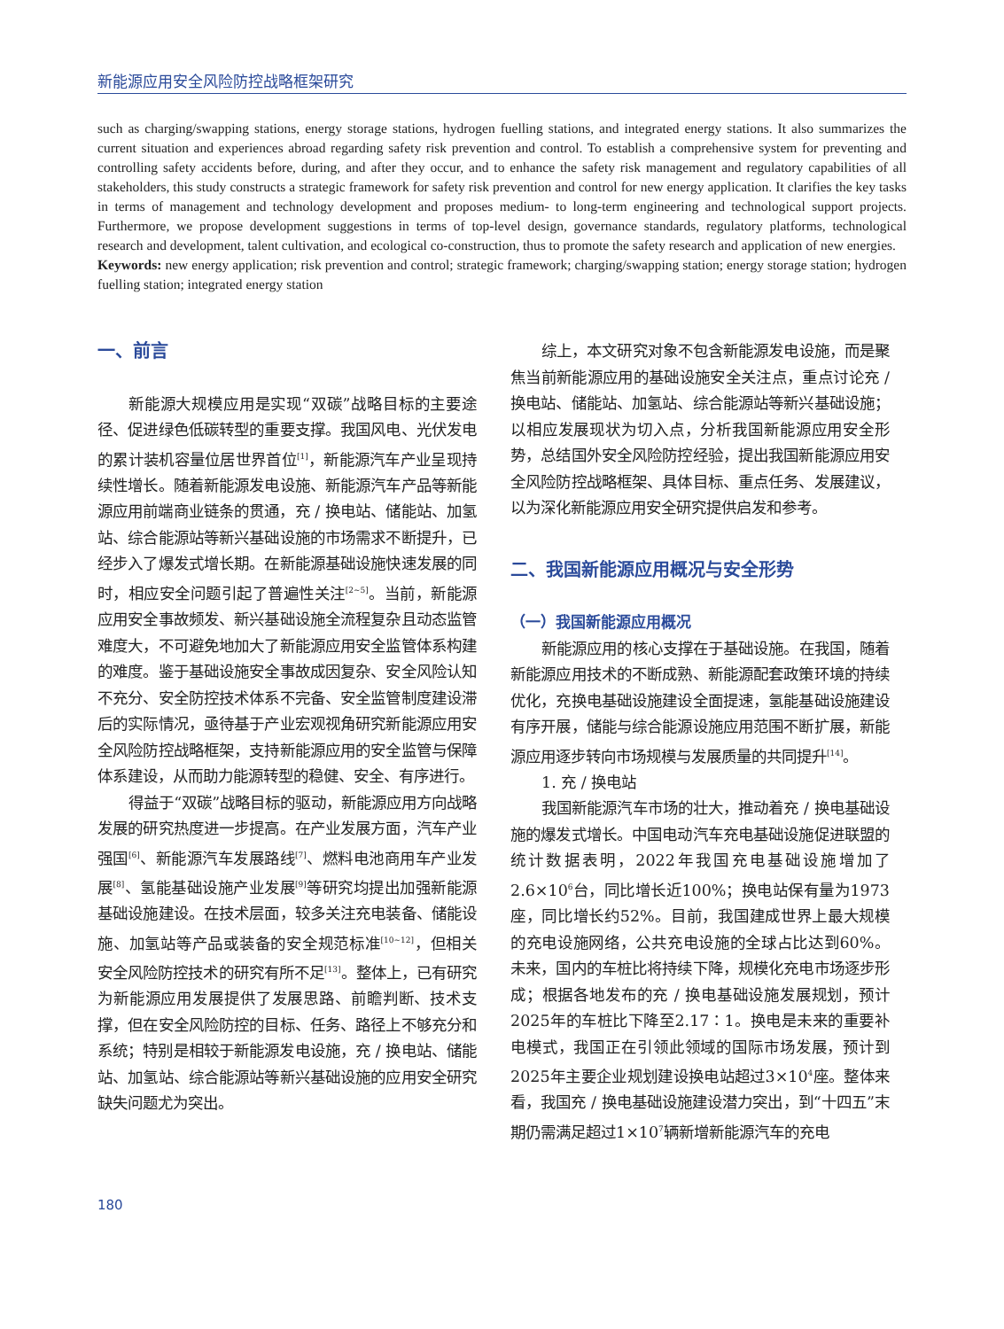新能源应用安全风险防控战略框架研究
such as charging/swapping stations, energy storage stations, hydrogen fuelling stations, and integrated energy stations. It also summarizes the current situation and experiences abroad regarding safety risk prevention and control. To establish a comprehensive system for preventing and controlling safety accidents before, during, and after they occur, and to enhance the safety risk management and regulatory capabilities of all stakeholders, this study constructs a strategic framework for safety risk prevention and control for new energy application. It clarifies the key tasks in terms of management and technology development and proposes medium- to long-term engineering and technological support projects. Furthermore, we propose development suggestions in terms of top-level design, governance standards, regulatory platforms, technological research and development, talent cultivation, and ecological co-construction, thus to promote the safety research and application of new energies.
Keywords: new energy application; risk prevention and control; strategic framework; charging/swapping station; energy storage station; hydrogen fuelling station; integrated energy station
一、前言
新能源大规模应用是实现“双碳”战略目标的主要途径、促进绿色低碳转型的重要支撑。我国风电、光伏发电的累计装机容量位居世界首位<sup>[1]</sup>，新能源汽车产业呈现持续性增长。随着新能源发电设施、新能源汽车产品等新能源应用前端商业链条的贯通，充 / 换电站、储能站、加氢站、综合能源站等新兴基础设施的市场需求不断提升，已经步入了爆发式增长期。在新能源基础设施快速发展的同时，相应安全问题引起了普遍性关注<sup>[2~5]</sup>。当前，新能源应用安全事故频发、新兴基础设施全流程复杂且动态监管难度大，不可避免地加大了新能源应用安全监管体系构建的难度。鉴于基础设施安全事故成因复杂、安全风险认知不充分、安全防控技术体系不完备、安全监管制度建设滞后的实际情况，亟待基于产业宏观视角研究新能源应用安全风险防控战略框架，支持新能源应用的安全监管与保障体系建设，从而助力能源转型的稳健、安全、有序进行。
得益于“双碳”战略目标的驱动，新能源应用方向战略发展的研究热度进一步提高。在产业发展方面，汽车产业强国<sup>[6]</sup>、新能源汽车发展路线<sup>[7]</sup>、燃料电池商用车产业发展<sup>[8]</sup>、氢能基础设施产业发展<sup>[9]</sup>等研究均提出加强新能源基础设施建设。在技术层面，较多关注充电装备、储能设施、加氢站等产品或装备的安全规范标准<sup>[10~12]</sup>，但相关安全风险防控技术的研究有所不足<sup>[13]</sup>。整体上，已有研究为新能源应用发展提供了发展思路、前瞻判断、技术支撑，但在安全风险防控的目标、任务、路径上不够充分和系统；特别是相较于新能源发电设施，充 / 换电站、储能站、加氢站、综合能源站等新兴基础设施的应用安全研究缺失问题尤为突出。
综上，本文研究对象不包含新能源发电设施，而是聚焦当前新能源应用的基础设施安全关注点，重点讨论充 / 换电站、储能站、加氢站、综合能源站等新兴基础设施；以相应发展现状为切入点，分析我国新能源应用安全形势，总结国外安全风险防控经验，提出我国新能源应用安全风险防控战略框架、具体目标、重点任务、发展建议，以为深化新能源应用安全研究提供启发和参考。
二、我国新能源应用概况与安全形势
（一）我国新能源应用概况
新能源应用的核心支撑在于基础设施。在我国，随着新能源应用技术的不断成熟、新能源配套政策环境的持续优化，充换电基础设施建设全面提速，氢能基础设施建设有序开展，储能与综合能源设施应用范围不断扩展，新能源应用逐步转向市场规模与发展质量的共同提升<sup>[14]</sup>。
1. 充 / 换电站
我国新能源汽车市场的壮大，推动着充 / 换电基础设施的爆发式增长。中国电动汽车充电基础设施促进联盟的统计数据表明，2022年我国充电基础设施增加了2.6×10<sup>6</sup>台，同比增长近100%；换电站保有量为1973座，同比增长约52%。目前，我国建成世界上最大规模的充电设施网络，公共充电设施的全球占比达到60%。未来，国内的车桩比将持续下降，规模化充电市场逐步形成；根据各地发布的充 / 换电基础设施发展规划，预计2025年的车桩比下降至2.17∶1。换电是未来的重要补电模式，我国正在引领此领域的国际市场发展，预计到2025年主要企业规划建设换电站超过3×10<sup>4</sup>座。整体来看，我国充 / 换电基础设施建设潜力突出，到“十四五”末期仍需满足超过1×10<sup>7</sup>辆新增新能源汽车的充电
180